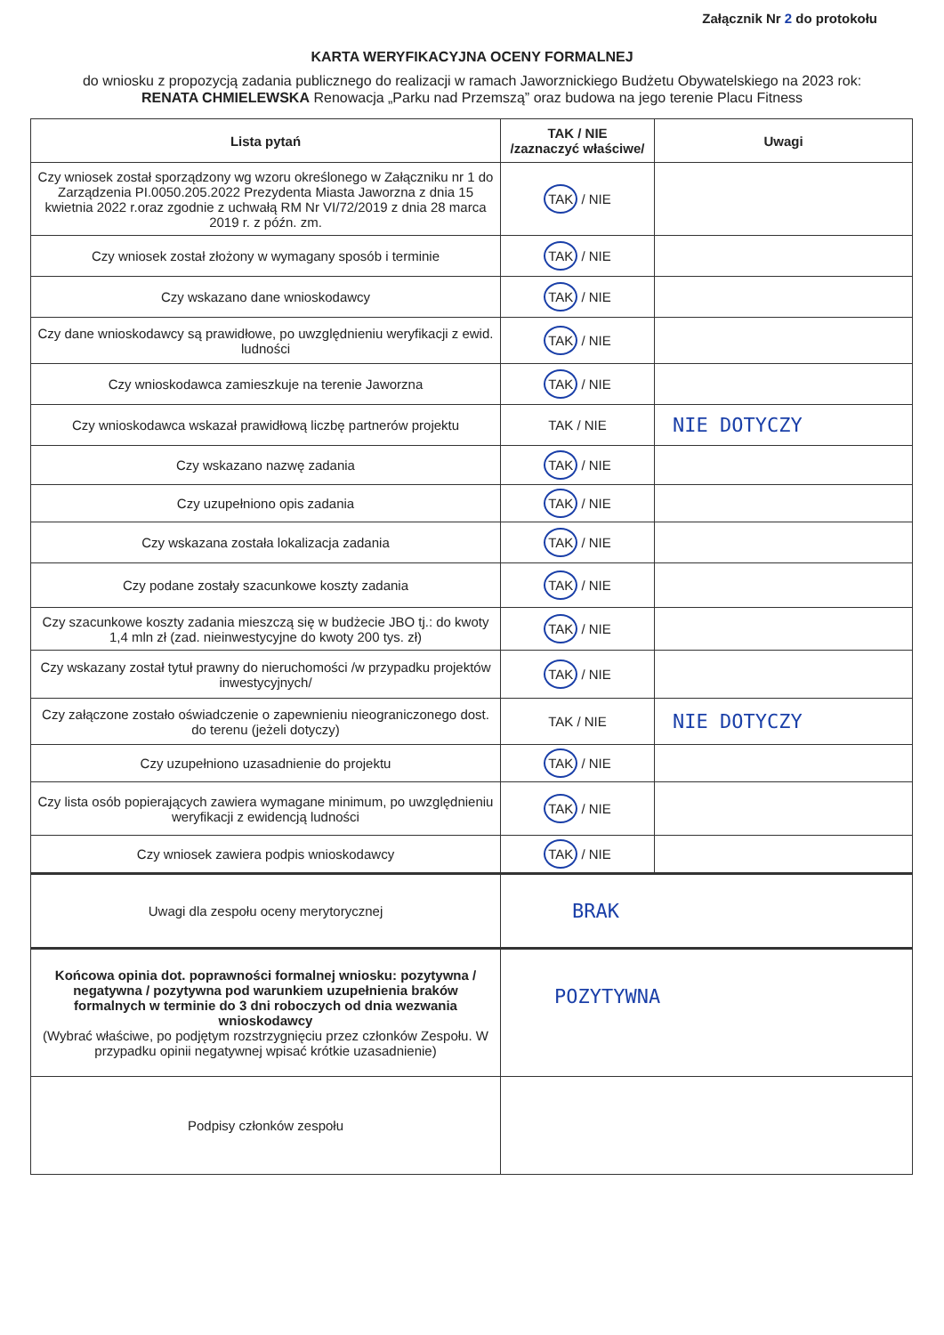Załącznik Nr 2 do protokołu
KARTA WERYFIKACYJNA OCENY FORMALNEJ
do wniosku z propozycją zadania publicznego do realizacji w ramach Jaworznickiego Budżetu Obywatelskiego na 2023 rok:
RENATA CHMIELEWSKA Renowacja „Parku nad Przemszą” oraz budowa na jego terenie Placu Fitness
| Lista pytań | TAK / NIE /zaznaczyć właściwe/ | Uwagi |
| --- | --- | --- |
| Czy wniosek został sporządzony wg wzoru określonego w Załączniku nr 1 do Zarządzenia PI.0050.205.2022 Prezydenta Miasta Jaworzna z dnia 15 kwietnia 2022 r.oraz zgodnie z uchwałą RM Nr VI/72/2019 z dnia 28 marca 2019 r. z późn. zm. | TAK / NIE | |
| Czy wniosek został złożony w wymagany sposób i terminie | TAK / NIE | |
| Czy wskazano dane wnioskodawcy | TAK / NIE | |
| Czy dane wnioskodawcy są prawidłowe, po uwzględnieniu weryfikacji z ewid. ludności | TAK / NIE | |
| Czy wnioskodawca zamieszkuje na terenie Jaworzna | TAK / NIE | |
| Czy wnioskodawca wskazał prawidłową liczbę partnerów projektu | TAK / NIE | NIE DOTYCZY |
| Czy wskazano nazwę zadania | TAK / NIE | |
| Czy uzupełniono opis zadania | TAK / NIE | |
| Czy wskazana została lokalizacja zadania | TAK / NIE | |
| Czy podane zostały szacunkowe koszty zadania | TAK / NIE | |
| Czy szacunkowe koszty zadania mieszczą się w budżecie JBO tj.: do kwoty 1,4 mln zł (zad. nieinwestycyjne do kwoty 200 tys. zł) | TAK / NIE | |
| Czy wskazany został tytuł prawny do nieruchomości /w przypadku projektów inwestycyjnych/ | TAK / NIE | |
| Czy załączone zostało oświadczenie o zapewnieniu nieograniczonego dost. do terenu (jeżeli dotyczy) | TAK / NIE | NIE DOTYCZY |
| Czy uzupełniono uzasadnienie do projektu | TAK / NIE | |
| Czy lista osób popierających zawiera wymagane minimum, po uwzględnieniu weryfikacji z ewidencją ludności | TAK / NIE | |
| Czy wniosek zawiera podpis wnioskodawcy | TAK / NIE | |
| Uwagi dla zespołu oceny merytorycznej | BRAK | |
| Końcowa opinia dot. poprawności formalnej wniosku: pozytywna / negatywna / pozytywna pod warunkiem uzupełnienia braków formalnych w terminie do 3 dni roboczych od dnia wezwania wnioskodawcy (Wybrać właściwe, po podjętym rozstrzygnięciu przez członków Zespołu. W przypadku opinii negatywnej wpisać krótkie uzasadnienie) | POZYTYWNA | |
| Podpisy członków zespołu | | |